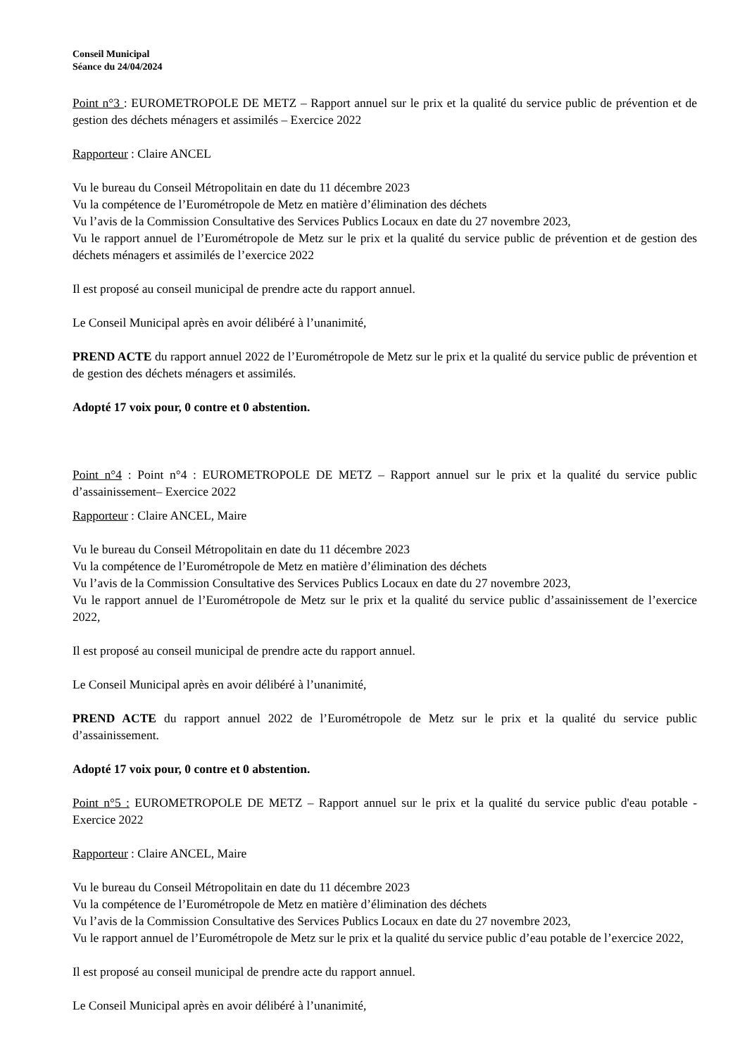Conseil Municipal
Séance du 24/04/2024
Point n°3 : EUROMETROPOLE DE METZ – Rapport annuel sur le prix et la qualité du service public de prévention et de gestion des déchets ménagers et assimilés – Exercice 2022
Rapporteur : Claire ANCEL
Vu le bureau du Conseil Métropolitain en date du 11 décembre 2023
Vu la compétence de l’Eurométropole de Metz en matière d’élimination des déchets
Vu l’avis de la Commission Consultative des Services Publics Locaux en date du 27 novembre 2023,
Vu le rapport annuel de l’Eurométropole de Metz sur le prix et la qualité du service public de prévention et de gestion des déchets ménagers et assimilés de l’exercice 2022
Il est proposé au conseil municipal de prendre acte du rapport annuel.
Le Conseil Municipal après en avoir délibéré à l’unanimité,
PREND ACTE du rapport annuel 2022 de l’Eurométropole de Metz sur le prix et la qualité du service public de prévention et de gestion des déchets ménagers et assimilés.
Adopté 17 voix pour, 0 contre et 0 abstention.
Point n°4 : Point n°4 : EUROMETROPOLE DE METZ – Rapport annuel sur le prix et la qualité du service public d’assainissement– Exercice 2022
Rapporteur : Claire ANCEL, Maire
Vu le bureau du Conseil Métropolitain en date du 11 décembre 2023
Vu la compétence de l’Eurométropole de Metz en matière d’élimination des déchets
Vu l’avis de la Commission Consultative des Services Publics Locaux en date du 27 novembre 2023,
Vu le rapport annuel de l’Eurométropole de Metz sur le prix et la qualité du service public d’assainissement de l’exercice 2022,
Il est proposé au conseil municipal de prendre acte du rapport annuel.
Le Conseil Municipal après en avoir délibéré à l’unanimité,
PREND ACTE du rapport annuel 2022 de l’Eurométropole de Metz sur le prix et la qualité du service public d’assainissement.
Adopté 17 voix pour, 0 contre et 0 abstention.
Point n°5 : EUROMETROPOLE DE METZ – Rapport annuel sur le prix et la qualité du service public d'eau potable - Exercice 2022
Rapporteur : Claire ANCEL, Maire
Vu le bureau du Conseil Métropolitain en date du 11 décembre 2023
Vu la compétence de l’Eurométropole de Metz en matière d’élimination des déchets
Vu l’avis de la Commission Consultative des Services Publics Locaux en date du 27 novembre 2023,
Vu le rapport annuel de l’Eurométropole de Metz sur le prix et la qualité du service public d’eau potable de l’exercice 2022,
Il est proposé au conseil municipal de prendre acte du rapport annuel.
Le Conseil Municipal après en avoir délibéré à l’unanimité,